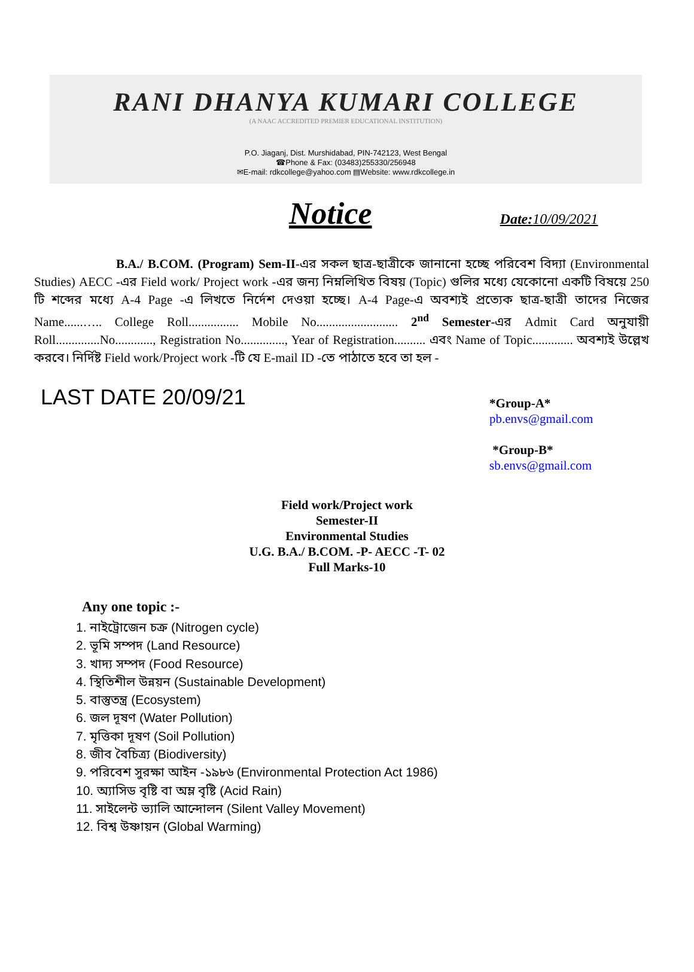RANI DHANYA KUMARI COLLEGE
(A NAAC ACCREDITED PREMIER EDUCATIONAL INSTITUTION)
P.O. Jiaganj, Dist. Murshidabad, PIN-742123, West Bengal
☎Phone & Fax: (03483)255330/256948
✉E-mail: rdkcollege@yahoo.com ▤Website: www.rdkcollege.in
Notice Date: 10/09/2021
B.A./ B.COM. (Program) Sem-II-এর সকল ছাত্র-ছাত্রীকে জানানো হচ্ছে পরিবেশ বিদ্যা (Environmental Studies) AECC -এর Field work/ Project work -এর জন্য নিম্নলিখিত বিষয় (Topic) গুলির মধ্যে যেকোনো একটি বিষয়ে 250 টি শব্দের মধ্যে A-4 Page -এ লিখতে নির্দেশ দেওয়া হচ্ছে। A-4 Page-এ অবশ্যই প্রত্যেক ছাত্র-ছাত্রী তাদের নিজের Name......….. College Roll................ Mobile No.......................... 2<sup>nd</sup> Semester-এর Admit Card অনুযায়ী Roll..............No............, Registration No.............., Year of Registration.......... এবং Name of Topic............. অবশ্যই উল্লেখ করবে। নির্দিষ্ট Field work/Project work -টি যে E-mail ID -তে পাঠাতে হবে তা হল -
LAST DATE 20/09/21
*Group-A*
pb.envs@gmail.com
*Group-B*
sb.envs@gmail.com
Field work/Project work
Semester-II
Environmental Studies
U.G. B.A./ B.COM. -P- AECC -T- 02
Full Marks-10
Any one topic :-
1. নাইট্রোজেন চক্র (Nitrogen cycle)
2. ভূমি সম্পদ (Land Resource)
3. খাদ্য সম্পদ (Food Resource)
4. স্থিতিশীল উন্নয়ন (Sustainable Development)
5. বাস্তুতন্ত্র (Ecosystem)
6. জল দূষণ (Water Pollution)
7. মৃত্তিকা দূষণ (Soil Pollution)
8. জীব বৈচিত্র্য (Biodiversity)
9. পরিবেশ সুরক্ষা আইন -১৯৮৬ (Environmental Protection Act 1986)
10. অ্যাসিড বৃষ্টি বা অম্ল বৃষ্টি (Acid Rain)
11. সাইলেন্ট ভ্যালি আন্দোলন (Silent Valley Movement)
12. বিশ্ব উষ্ণায়ন (Global Warming)